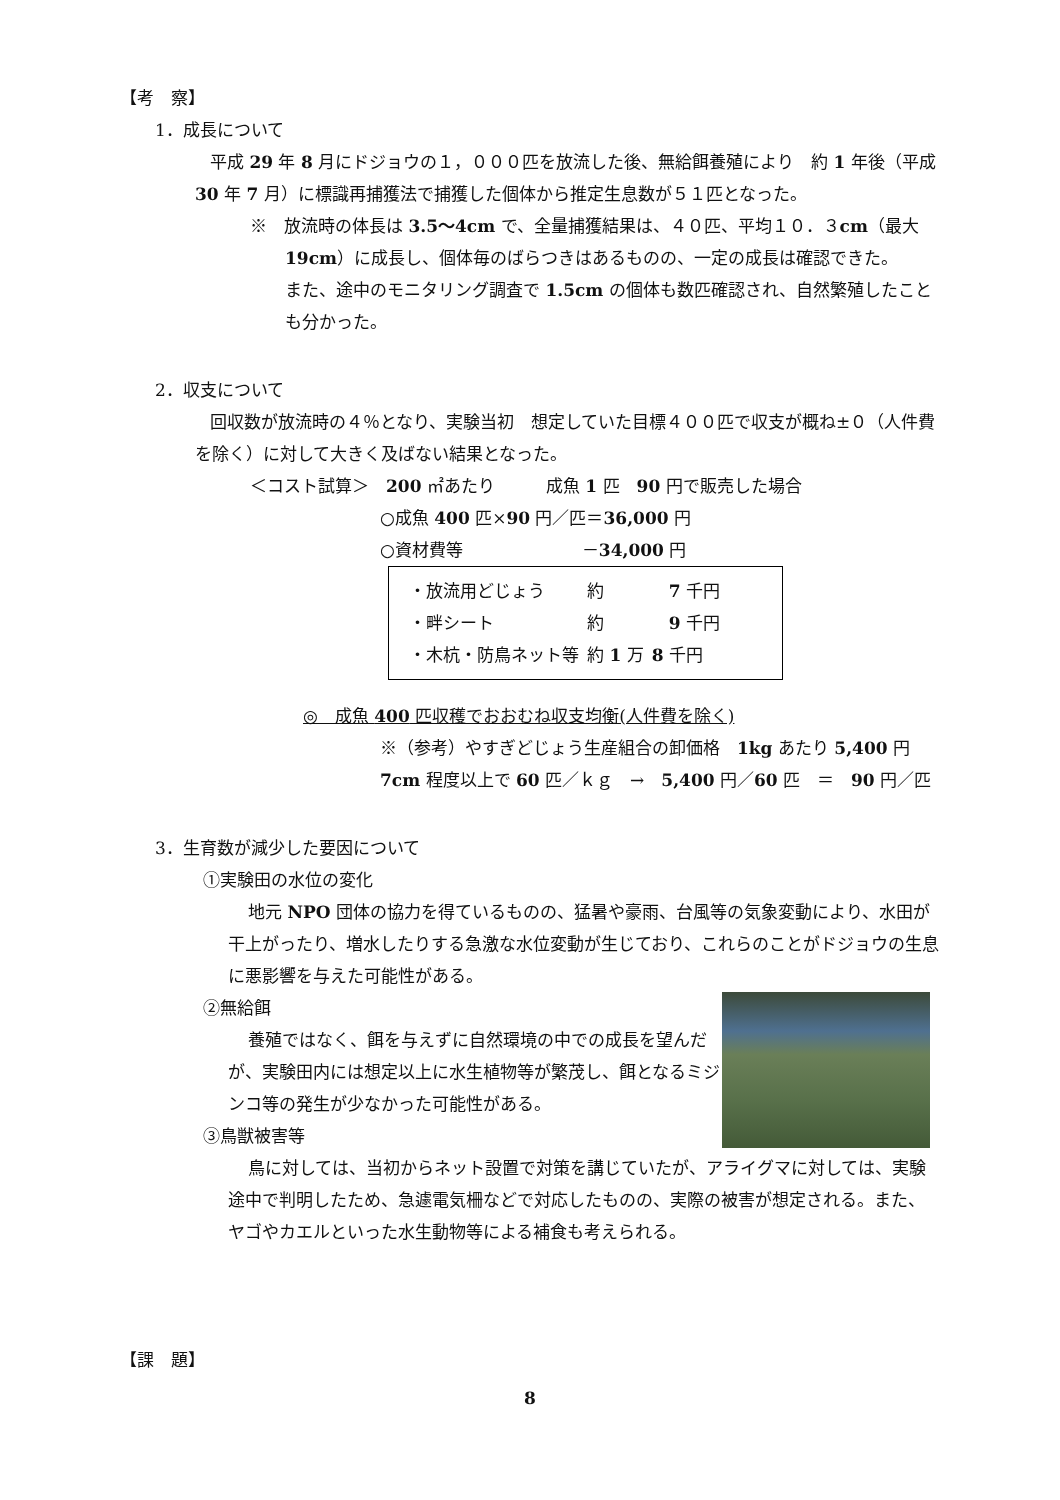【考　察】
1．成長について
平成 29 年 8 月にドジョウの１，０００匹を放流した後、無給餌養殖により　約 1 年後（平成 30 年 7 月）に標識再捕獲法で捕獲した個体から推定生息数が５１匹となった。
※　放流時の体長は 3.5～4cm で、全量捕獲結果は、４０匹、平均１０．３cm（最大 19cm）に成長し、個体毎のばらつきはあるものの、一定の成長は確認できた。
また、途中のモニタリング調査で 1.5cm の個体も数匹確認され、自然繁殖したことも分かった。
2．収支について
回収数が放流時の４％となり、実験当初　想定していた目標４００匹で収支が概ね±０（人件費を除く）に対して大きく及ばない結果となった。
＜コスト試算＞　200 ㎡あたり　　　成魚 1 匹　90 円で販売した場合
○成魚 400 匹×90 円／匹＝36,000 円
○資材費等　　　　　　　－34,000 円
| ・放流用どじょう | 約 | 7 千円 |
| ・畔シート | 約 | 9 千円 |
| ・木杭・防鳥ネット等 | 約 1 万 | 8 千円 |
◎　成魚 400 匹収穫でおおむね収支均衡(人件費を除く)
※（参考）やすぎどじょう生産組合の卸価格　1kg あたり 5,400 円
7cm 程度以上で 60 匹／ｋｇ　→　5,400 円／60 匹　＝　90 円／匹
3．生育数が減少した要因について
①実験田の水位の変化
地元 NPO 団体の協力を得ているものの、猛暑や豪雨、台風等の気象変動により、水田が干上がったり、増水したりする急激な水位変動が生じており、これらのことがドジョウの生息に悪影響を与えた可能性がある。
②無給餌
養殖ではなく、餌を与えずに自然環境の中での成長を望んだが、実験田内には想定以上に水生植物等が繁茂し、餌となるミジンコ等の発生が少なかった可能性がある。
③鳥獣被害等
鳥に対しては、当初からネット設置で対策を講じていたが、アライグマに対しては、実験途中で判明したため、急遽電気柵などで対応したものの、実際の被害が想定される。また、ヤゴやカエルといった水生動物等による補食も考えられる。
【課　題】
8